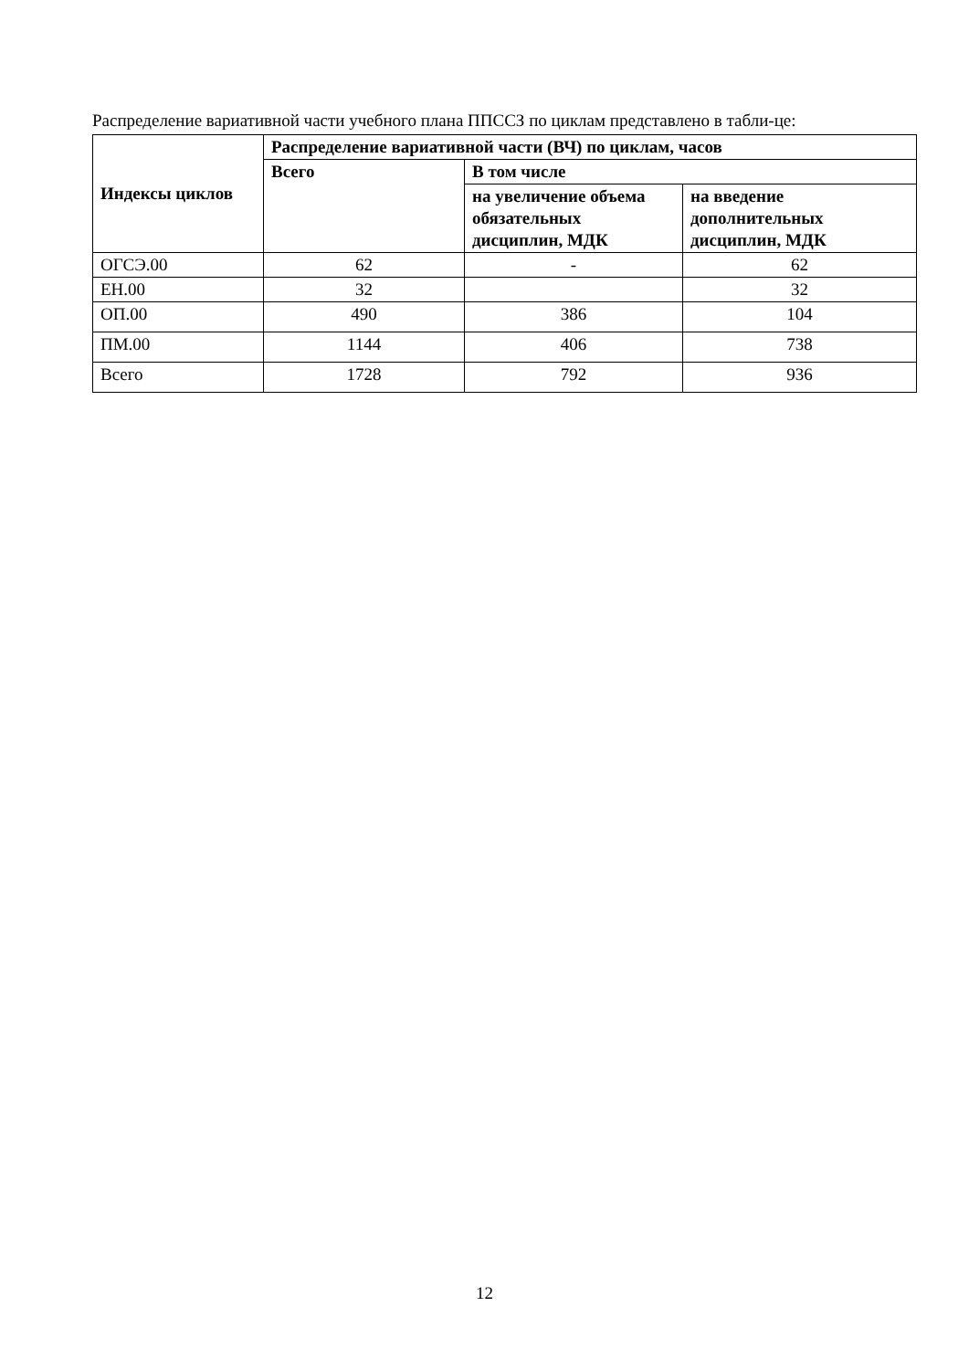Распределение вариативной части учебного плана ППССЗ по циклам представлено в табли-це:
| Индексы циклов | Распределение вариативной части (ВЧ) по циклам, часов | | |
| --- | --- | --- | --- |
| | Всего | В том числе | |
| | | на увеличение объема обязательных дисциплин, МДК | на введение дополнительных дисциплин, МДК |
| ОГСЭ.00 | 62 | - | 62 |
| ЕН.00 | 32 | | 32 |
| ОП.00 | 490 | 386 | 104 |
| ПМ.00 | 1144 | 406 | 738 |
| Всего | 1728 | 792 | 936 |
12